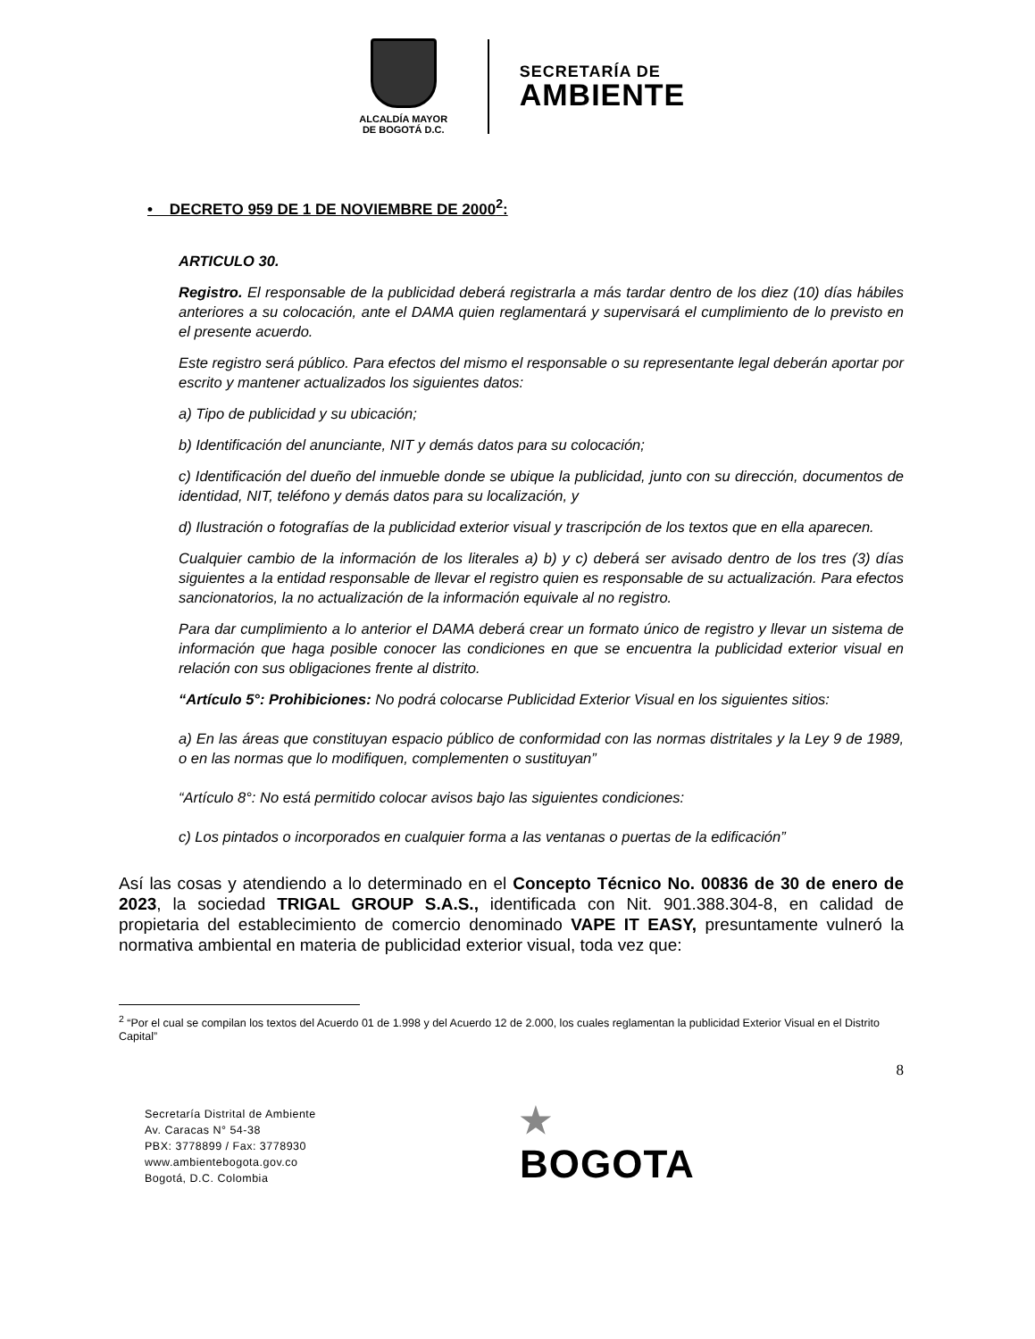ALCALDÍA MAYOR
DE BOGOTÁ D.C.
SECRETARÍA DE
AMBIENTE
• DECRETO 959 DE 1 DE NOVIEMBRE DE 2000<sup>2</sup>:
ARTICULO 30.
Registro. El responsable de la publicidad deberá registrarla a más tardar dentro de los diez (10) días hábiles anteriores a su colocación, ante el DAMA quien reglamentará y supervisará el cumplimiento de lo previsto en el presente acuerdo.
Este registro será público. Para efectos del mismo el responsable o su representante legal deberán aportar por escrito y mantener actualizados los siguientes datos:
a) Tipo de publicidad y su ubicación;
b) Identificación del anunciante, NIT y demás datos para su colocación;
c) Identificación del dueño del inmueble donde se ubique la publicidad, junto con su dirección, documentos de identidad, NIT, teléfono y demás datos para su localización, y
d) Ilustración o fotografías de la publicidad exterior visual y trascripción de los textos que en ella aparecen.
Cualquier cambio de la información de los literales a) b) y c) deberá ser avisado dentro de los tres (3) días siguientes a la entidad responsable de llevar el registro quien es responsable de su actualización. Para efectos sancionatorios, la no actualización de la información equivale al no registro.
Para dar cumplimiento a lo anterior el DAMA deberá crear un formato único de registro y llevar un sistema de información que haga posible conocer las condiciones en que se encuentra la publicidad exterior visual en relación con sus obligaciones frente al distrito.
“Artículo 5°: Prohibiciones: No podrá colocarse Publicidad Exterior Visual en los siguientes sitios:
a) En las áreas que constituyan espacio público de conformidad con las normas distritales y la Ley 9 de 1989, o en las normas que lo modifiquen, complementen o sustituyan”
“Artículo 8°: No está permitido colocar avisos bajo las siguientes condiciones:
c) Los pintados o incorporados en cualquier forma a las ventanas o puertas de la edificación”
Así las cosas y atendiendo a lo determinado en el Concepto Técnico No. 00836 de 30 de enero de 2023, la sociedad TRIGAL GROUP S.A.S., identificada con Nit. 901.388.304-8, en calidad de propietaria del establecimiento de comercio denominado VAPE IT EASY, presuntamente vulneró la normativa ambiental en materia de publicidad exterior visual, toda vez que:
<sup>2</sup> “Por el cual se compilan los textos del Acuerdo 01 de 1.998 y del Acuerdo 12 de 2.000, los cuales reglamentan la publicidad Exterior Visual en el Distrito Capital”
8
Secretaría Distrital de Ambiente
Av. Caracas N° 54-38
PBX: 3778899 / Fax: 3778930
www.ambientebogota.gov.co
Bogotá, D.C. Colombia
★
BOGOTA